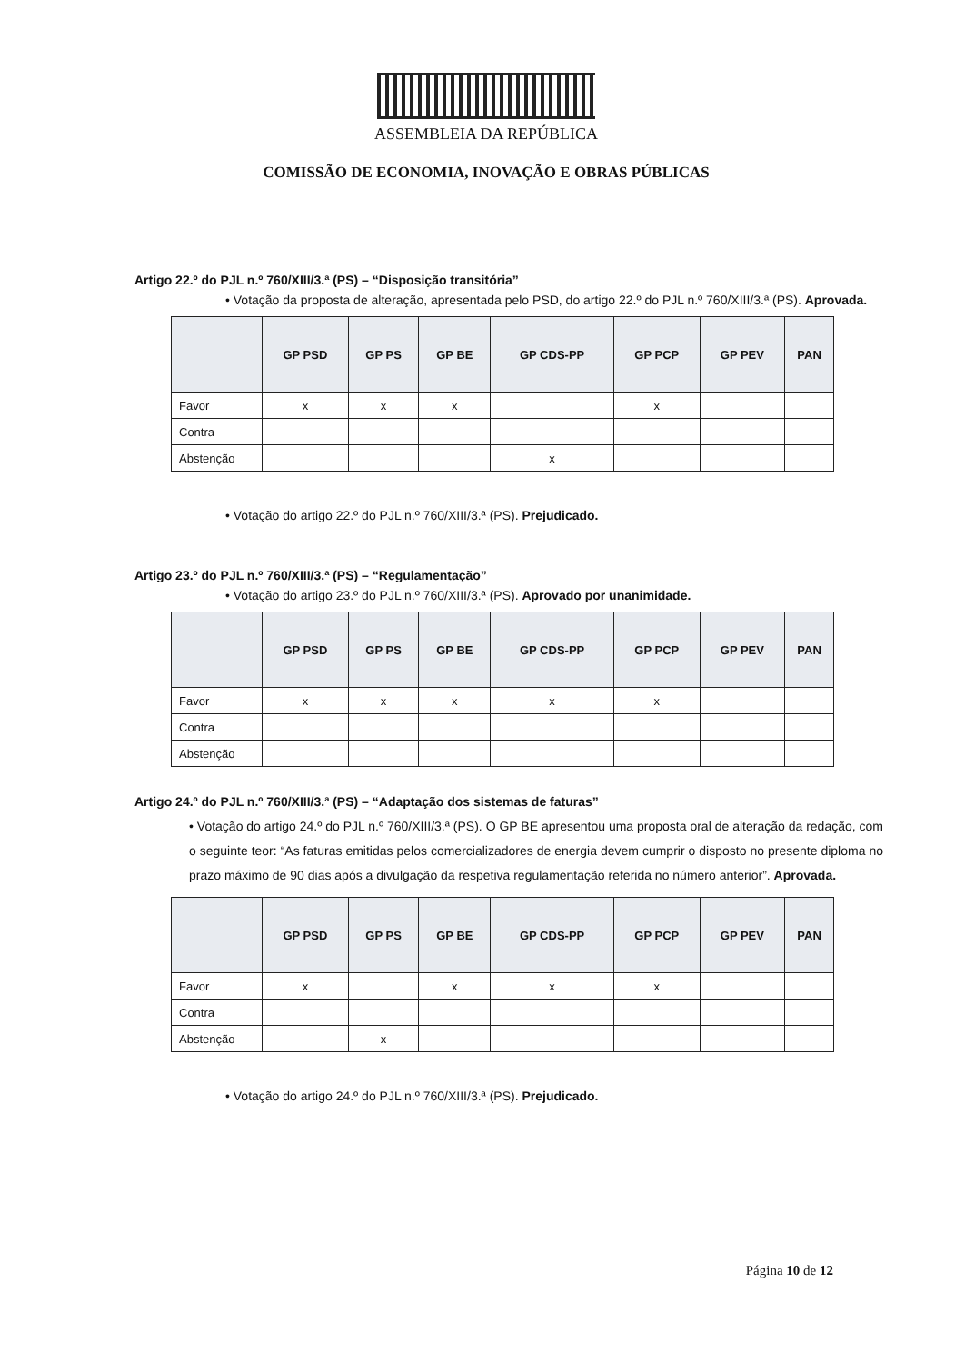ASSEMBLEIA DA REPÚBLICA
COMISSÃO DE ECONOMIA, INOVAÇÃO E OBRAS PÚBLICAS
Artigo 22.º do PJL n.º 760/XIII/3.ª (PS) – “Disposição transitória”
• Votação da proposta de alteração, apresentada pelo PSD, do artigo 22.º do PJL n.º 760/XIII/3.ª (PS). Aprovada.
| | GP PSD | GP PS | GP BE | GP CDS-PP | GP PCP | GP PEV | PAN |
| --- | --- | --- | --- | --- | --- | --- | --- |
| Favor | x | x | x | | x | | |
| Contra | | | | | | | |
| Abstenção | | | | x | | | |
• Votação do artigo 22.º do PJL n.º 760/XIII/3.ª (PS). Prejudicado.
Artigo 23.º do PJL n.º 760/XIII/3.ª (PS) – “Regulamentação”
• Votação do artigo 23.º do PJL n.º 760/XIII/3.ª (PS). Aprovado por unanimidade.
| | GP PSD | GP PS | GP BE | GP CDS-PP | GP PCP | GP PEV | PAN |
| --- | --- | --- | --- | --- | --- | --- | --- |
| Favor | x | x | x | x | x | | |
| Contra | | | | | | | |
| Abstenção | | | | | | | |
Artigo 24.º do PJL n.º 760/XIII/3.ª (PS) – “Adaptação dos sistemas de faturas”
• Votação do artigo 24.º do PJL n.º 760/XIII/3.ª (PS). O GP BE apresentou uma proposta oral de alteração da redação, com o seguinte teor: “As faturas emitidas pelos comercializadores de energia devem cumprir o disposto no presente diploma no prazo máximo de 90 dias após a divulgação da respetiva regulamentação referida no número anterior”. Aprovada.
| | GP PSD | GP PS | GP BE | GP CDS-PP | GP PCP | GP PEV | PAN |
| --- | --- | --- | --- | --- | --- | --- | --- |
| Favor | x | | x | x | x | | |
| Contra | | | | | | | |
| Abstenção | | x | | | | | |
• Votação do artigo 24.º do PJL n.º 760/XIII/3.ª (PS). Prejudicado.
Página 10 de 12